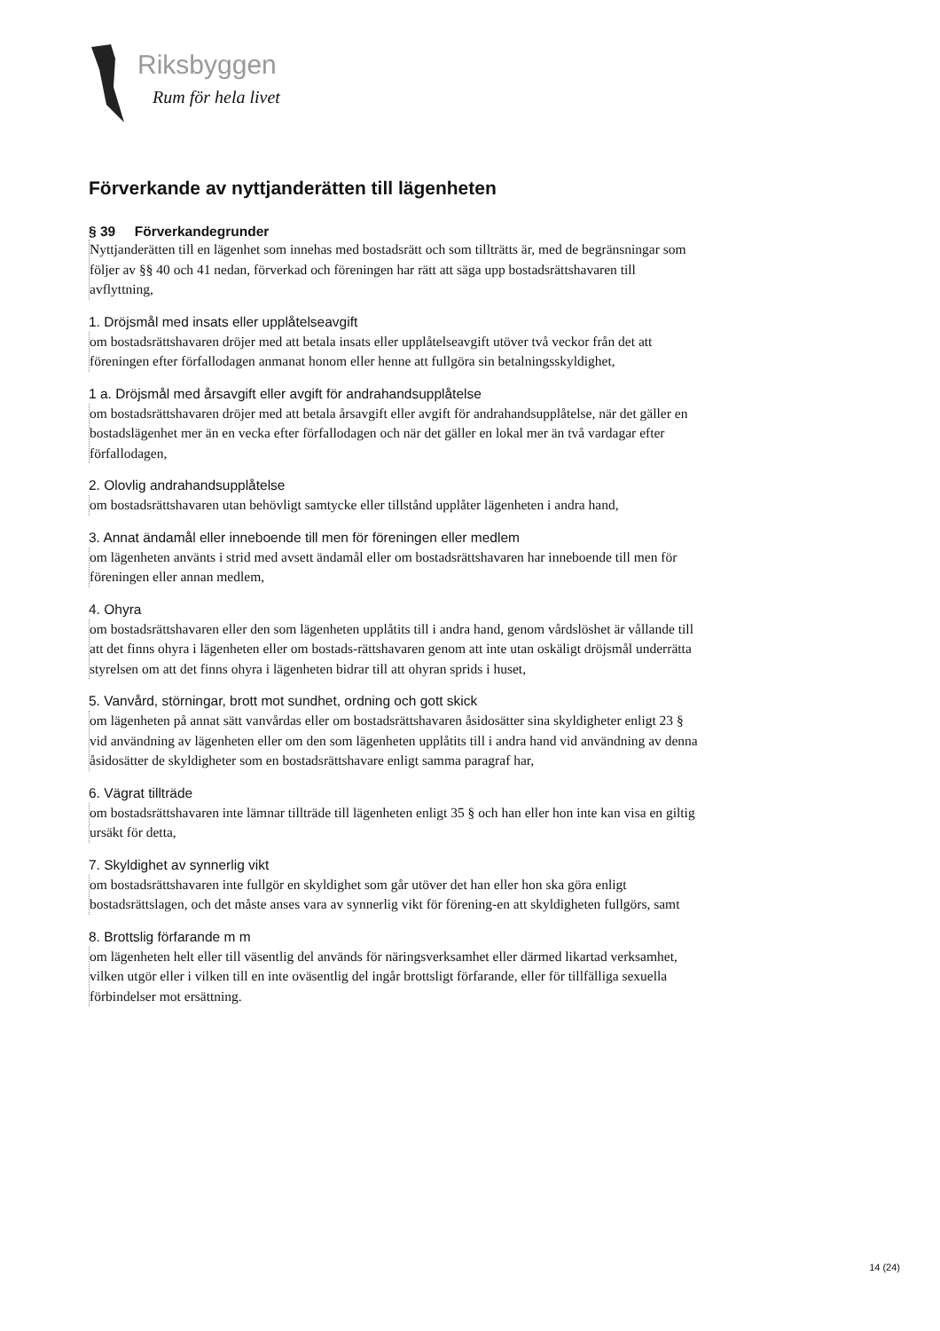Riksbyggen
Rum för hela livet
Förverkande av nyttjanderätten till lägenheten
§ 39 Förverkandegrunder
Nyttjanderätten till en lägenhet som innehas med bostadsrätt och som tillträtts är, med de begränsningar som följer av §§ 40 och 41 nedan, förverkad och föreningen har rätt att säga upp bostadsrättshavaren till avflyttning,
1. Dröjsmål med insats eller upplåtelseavgift
om bostadsrättshavaren dröjer med att betala insats eller upplåtelseavgift utöver två veckor från det att föreningen efter förfallodagen anmanat honom eller henne att fullgöra sin betalningsskyldighet,
1 a. Dröjsmål med årsavgift eller avgift för andrahandsupplåtelse
om bostadsrättshavaren dröjer med att betala årsavgift eller avgift för andrahandsupplåtelse, när det gäller en bostadslägenhet mer än en vecka efter förfallodagen och när det gäller en lokal mer än två vardagar efter förfallodagen,
2. Olovlig andrahandsupplåtelse
om bostadsrättshavaren utan behövligt samtycke eller tillstånd upplåter lägenheten i andra hand,
3. Annat ändamål eller inneboende till men för föreningen eller medlem
om lägenheten använts i strid med avsett ändamål eller om bostadsrättshavaren har inneboende till men för föreningen eller annan medlem,
4. Ohyra
om bostadsrättshavaren eller den som lägenheten upplåtits till i andra hand, genom vårdslöshet är vållande till att det finns ohyra i lägenheten eller om bostads-rättshavaren genom att inte utan oskäligt dröjsmål underrätta styrelsen om att det finns ohyra i lägenheten bidrar till att ohyran sprids i huset,
5. Vanvård, störningar, brott mot sundhet, ordning och gott skick
om lägenheten på annat sätt vanvårdas eller om bostadsrättshavaren åsidosätter sina skyldigheter enligt 23 § vid användning av lägenheten eller om den som lägenheten upplåtits till i andra hand vid användning av denna åsidosätter de skyldigheter som en bostadsrättshavare enligt samma paragraf har,
6. Vägrat tillträde
om bostadsrättshavaren inte lämnar tillträde till lägenheten enligt 35 § och han eller hon inte kan visa en giltig ursäkt för detta,
7. Skyldighet av synnerlig vikt
om bostadsrättshavaren inte fullgör en skyldighet som går utöver det han eller hon ska göra enligt bostadsrättslagen, och det måste anses vara av synnerlig vikt för förening-en att skyldigheten fullgörs, samt
8. Brottslig förfarande m m
om lägenheten helt eller till väsentlig del används för näringsverksamhet eller därmed likartad verksamhet, vilken utgör eller i vilken till en inte oväsentlig del ingår brottsligt förfarande, eller för tillfälliga sexuella förbindelser mot ersättning.
14 (24)